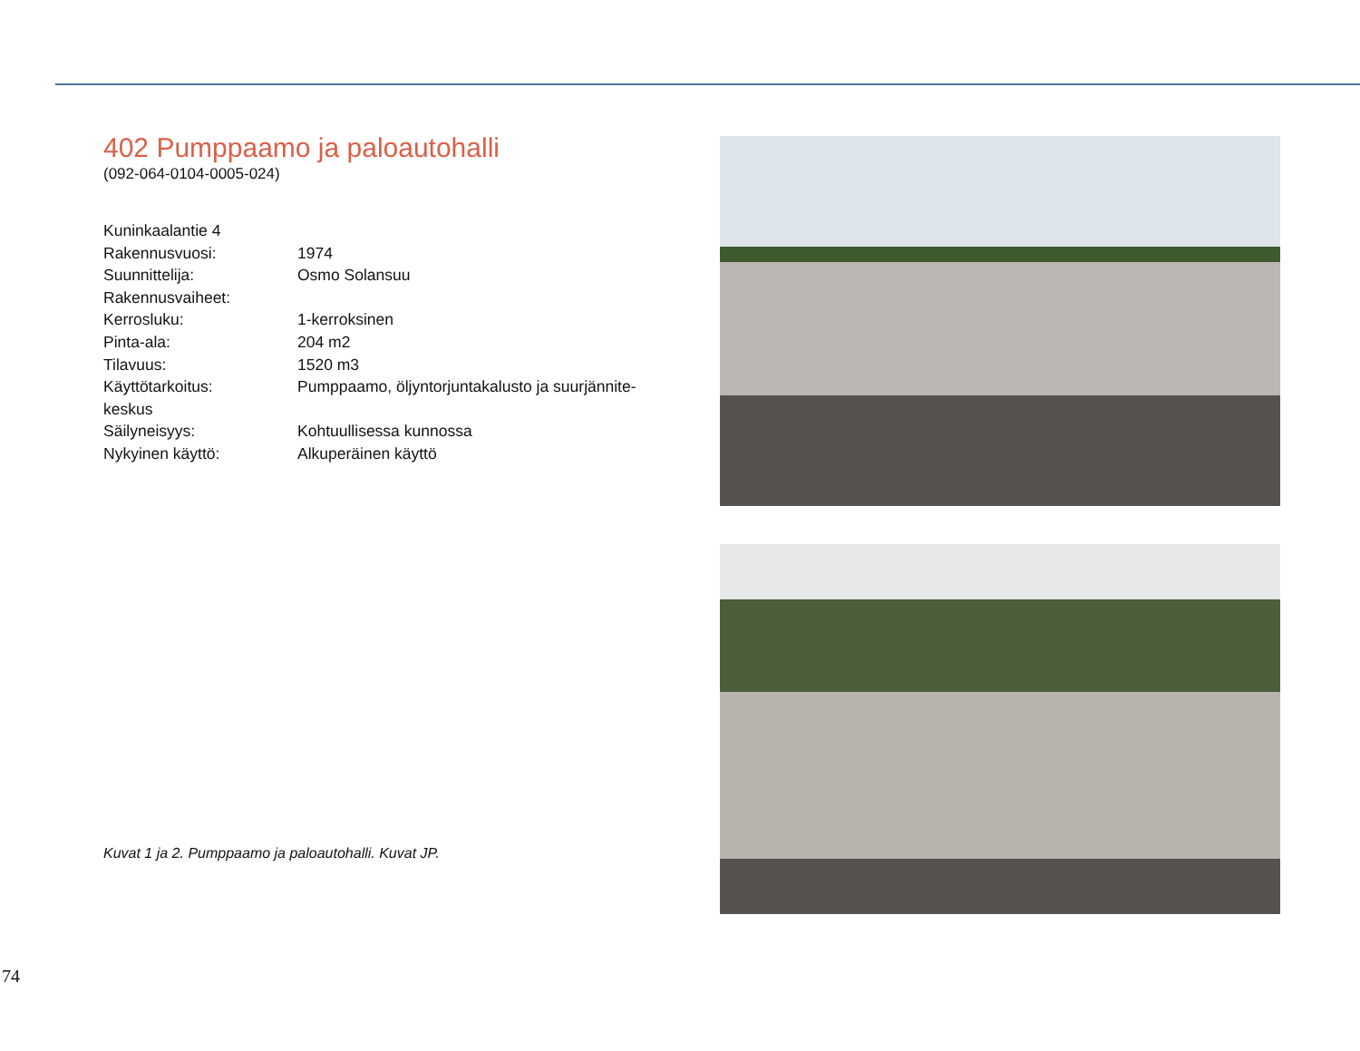402 Pumppaamo ja paloautohalli
(092-064-0104-0005-024)
Kuninkaalantie 4
Rakennusvuosi: 1974
Suunnittelija: Osmo Solansuu
Rakennusvaiheet:
Kerrosluku: 1-kerroksinen
Pinta-ala: 204 m2
Tilavuus: 1520 m3
Käyttötarkoitus: Pumppaamo, öljyntorjuntakalusto ja suurjännite-
keskus
Säilyneisyys: Kohtuullisessa kunnossa
Nykyinen käyttö: Alkuperäinen käyttö
Kuvat 1 ja 2. Pumppaamo ja paloautohalli. Kuvat JP.
74